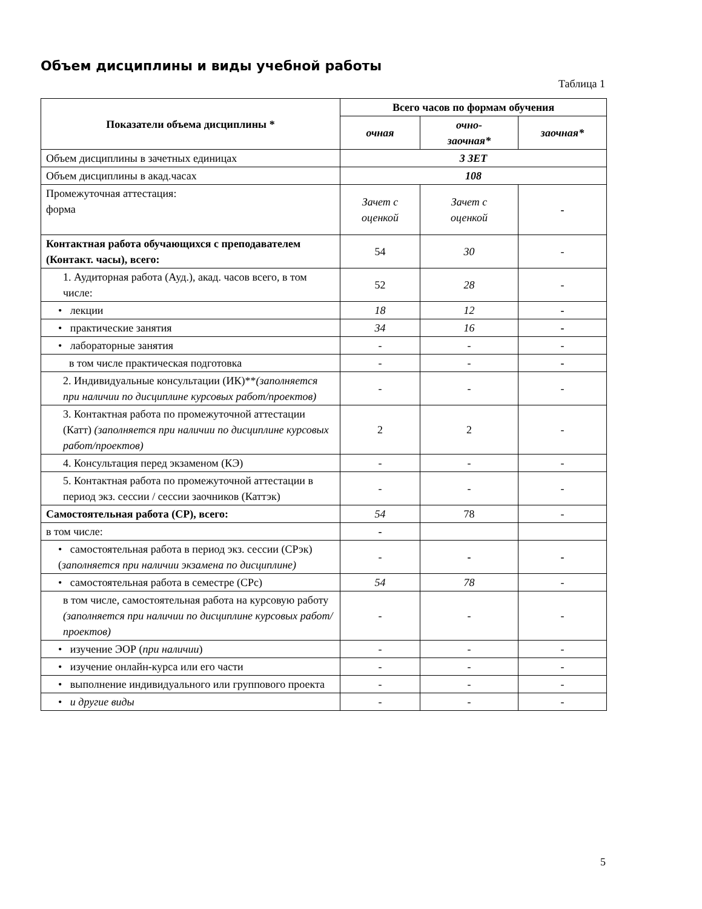Объем дисциплины и виды учебной работы
Таблица 1
| Показатели объема дисциплины * | Всего часов по формам обучения | | |
| --- | --- | --- | --- |
| | очная | очно- заочная* | заочная* |
| Объем дисциплины в зачетных единицах | 3 ЗЕТ | | |
| Объем дисциплины в акад.часах | 108 | | |
| Промежуточная аттестация: форма | Зачет с оценкой | Зачет с оценкой | - |
| Контактная работа обучающихся с преподавателем (Контакт. часы), всего: | 54 | 30 | - |
| 1. Аудиторная работа (Ауд.), акад. часов всего, в том числе: | 52 | 28 | - |
| • лекции | 18 | 12 | - |
| • практические занятия | 34 | 16 | - |
| • лабораторные занятия | - | - | - |
| в том числе практическая подготовка | - | - | - |
| 2. Индивидуальные консультации (ИК)** (заполняется при наличии по дисциплине курсовых работ/проектов) | - | - | - |
| 3. Контактная работа по промежуточной аттестации (Катт) (заполняется при наличии по дисциплине курсовых работ/проектов) | 2 | 2 | - |
| 4. Консультация перед экзаменом (КЭ) | - | - | - |
| 5. Контактная работа по промежуточной аттестации в период экз. сессии / сессии заочников (Каттэк) | - | - | - |
| Самостоятельная работа (СР), всего: | 54 | 78 | - |
| в том числе: | - | | |
| • самостоятельная работа в период экз. сессии (СРэк) ( заполняется при наличии экзамена по дисциплине) | - | - | - |
| • самостоятельная работа в семестре (СРс) | 54 | 78 | - |
| в том числе, самостоятельная работа на курсовую работу (заполняется при наличии по дисциплине курсовых работ/проектов) | - | - | - |
| • изучение ЭОР ( при наличии ) | - | - | - |
| • изучение онлайн-курса или его части | - | - | - |
| • выполнение индивидуального или группового проекта | - | - | - |
| • и другие виды | - | - | - |
5